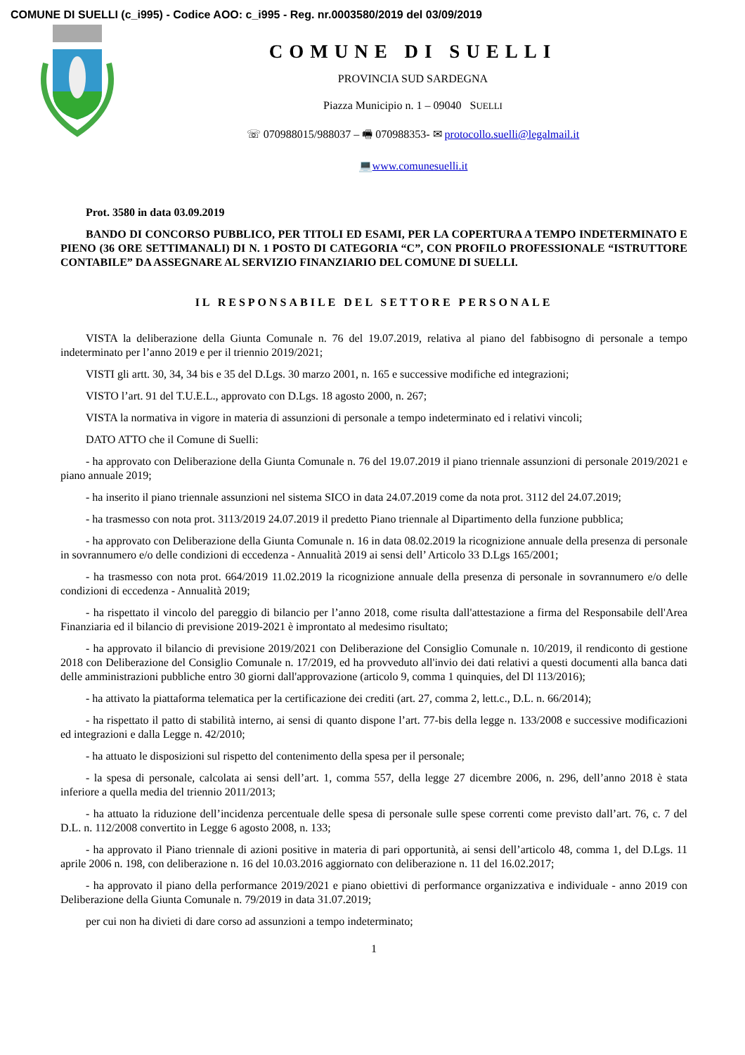COMUNE DI SUELLI (c_i995) - Codice AOO: c_i995 - Reg. nr.0003580/2019 del 03/09/2019
COMUNE DI SUELLI
PROVINCIA SUD SARDEGNA
Piazza Municipio n. 1 – 09040 SUELLI
☏ 070988015/988037 – 🖷 070988353- ✉ protocollo.suelli@legalmail.it
💻www.comunesuelli.it
Prot. 3580 in data 03.09.2019
BANDO DI CONCORSO PUBBLICO, PER TITOLI ED ESAMI, PER LA COPERTURA A TEMPO INDETERMINATO E PIENO (36 ORE SETTIMANALI) DI N. 1 POSTO DI CATEGORIA “C”, CON PROFILO PROFESSIONALE “ISTRUTTORE CONTABILE” DA ASSEGNARE AL SERVIZIO FINANZIARIO DEL COMUNE DI SUELLI.
IL RESPONSABILE DEL SETTORE PERSONALE
VISTA la deliberazione della Giunta Comunale n. 76 del 19.07.2019, relativa al piano del fabbisogno di personale a tempo indeterminato per l’anno 2019 e per il triennio 2019/2021;
VISTI gli artt. 30, 34, 34 bis e 35 del D.Lgs. 30 marzo 2001, n. 165 e successive modifiche ed integrazioni;
VISTO l’art. 91 del T.U.E.L., approvato con D.Lgs. 18 agosto 2000, n. 267;
VISTA la normativa in vigore in materia di assunzioni di personale a tempo indeterminato ed i relativi vincoli;
DATO ATTO che il Comune di Suelli:
- ha approvato con Deliberazione della Giunta Comunale n. 76 del 19.07.2019 il piano triennale assunzioni di personale 2019/2021 e piano annuale 2019;
- ha inserito il piano triennale assunzioni nel sistema SICO in data 24.07.2019 come da nota prot. 3112 del 24.07.2019;
- ha trasmesso con nota prot. 3113/2019 24.07.2019 il predetto Piano triennale al Dipartimento della funzione pubblica;
- ha approvato con Deliberazione della Giunta Comunale n. 16 in data 08.02.2019 la ricognizione annuale della presenza di personale in sovrannumero e/o delle condizioni di eccedenza - Annualità 2019 ai sensi dell’ Articolo 33 D.Lgs 165/2001;
- ha trasmesso con nota prot. 664/2019 11.02.2019 la ricognizione annuale della presenza di personale in sovrannumero e/o delle condizioni di eccedenza - Annualità 2019;
- ha rispettato il vincolo del pareggio di bilancio per l’anno 2018, come risulta dall'attestazione a firma del Responsabile dell'Area Finanziaria ed il bilancio di previsione 2019-2021 è improntato al medesimo risultato;
- ha approvato il bilancio di previsione 2019/2021 con Deliberazione del Consiglio Comunale n. 10/2019, il rendiconto di gestione 2018 con Deliberazione del Consiglio Comunale n. 17/2019, ed ha provveduto all'invio dei dati relativi a questi documenti alla banca dati delle amministrazioni pubbliche entro 30 giorni dall'approvazione (articolo 9, comma 1 quinquies, del Dl 113/2016);
- ha attivato la piattaforma telematica per la certificazione dei crediti (art. 27, comma 2, lett.c., D.L. n. 66/2014);
- ha rispettato il patto di stabilità interno, ai sensi di quanto dispone l’art. 77-bis della legge n. 133/2008 e successive modificazioni ed integrazioni e dalla Legge n. 42/2010;
- ha attuato le disposizioni sul rispetto del contenimento della spesa per il personale;
- la spesa di personale, calcolata ai sensi dell’art. 1, comma 557, della legge 27 dicembre 2006, n. 296, dell’anno 2018 è stata inferiore a quella media del triennio 2011/2013;
- ha attuato la riduzione dell’incidenza percentuale delle spesa di personale sulle spese correnti come previsto dall’art. 76, c. 7 del D.L. n. 112/2008 convertito in Legge 6 agosto 2008, n. 133;
- ha approvato il Piano triennale di azioni positive in materia di pari opportunità, ai sensi dell’articolo 48, comma 1, del D.Lgs. 11 aprile 2006 n. 198, con deliberazione n. 16 del 10.03.2016 aggiornato con deliberazione n. 11 del 16.02.2017;
- ha approvato il piano della performance 2019/2021 e piano obiettivi di performance organizzativa e individuale - anno 2019 con Deliberazione della Giunta Comunale n. 79/2019 in data 31.07.2019;
per cui non ha divieti di dare corso ad assunzioni a tempo indeterminato;
1